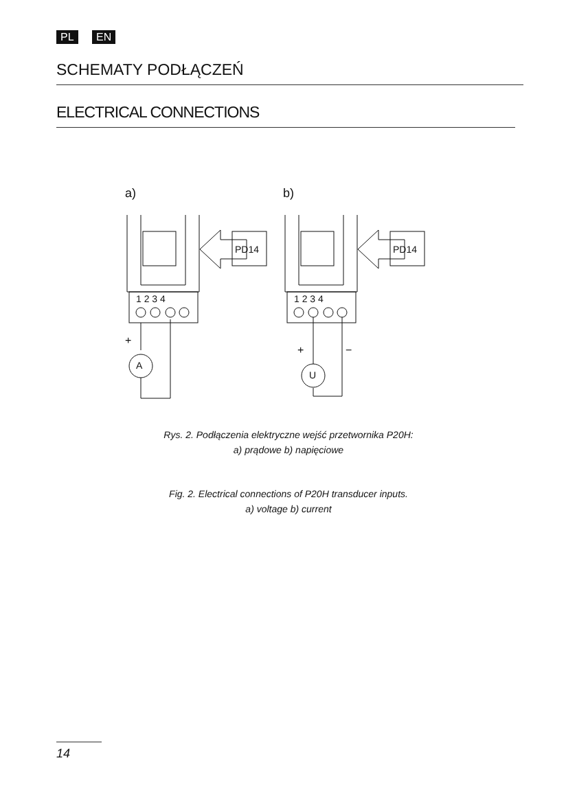PL EN
SCHEMATY PODŁĄCZEŃ
ELECTRICAL CONNECTIONS
a)
PD14
1 2 3 4
+
A
b)
PD14
1 2 3 4
+
−
U
Rys. 2. Podłączenia elektryczne wejść przetwornika P20H:
a) prądowe b) napięciowe
Fig. 2. Electrical connections of P20H transducer inputs.
a) voltage b) current
14